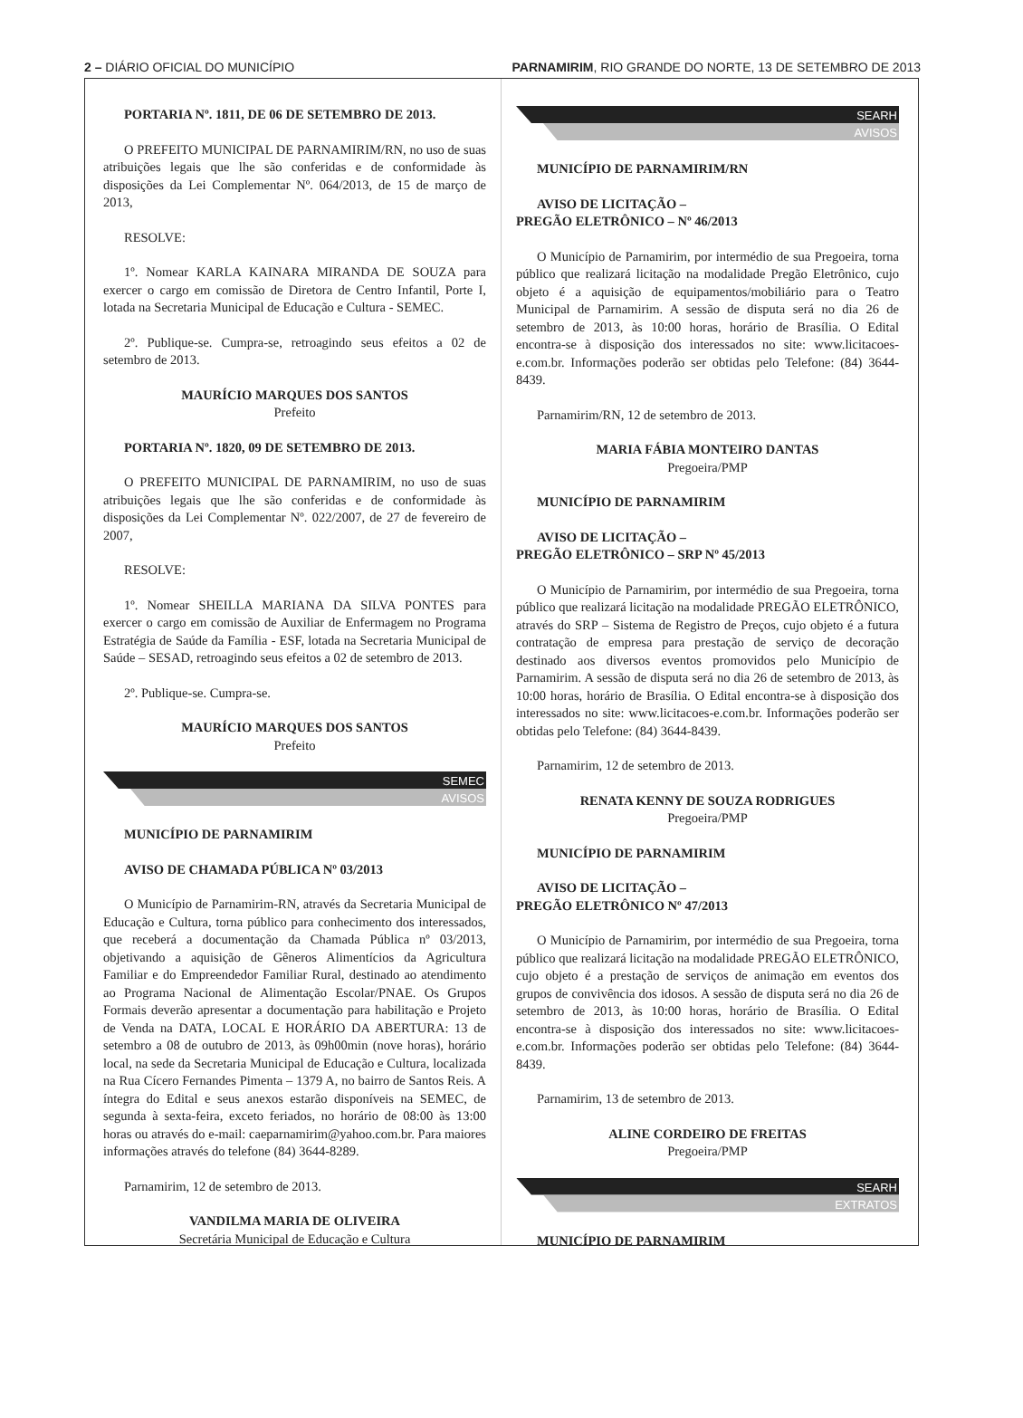2 – DIÁRIO OFICIAL DO MUNICÍPIO
PARNAMIRIM, RIO GRANDE DO NORTE, 13 DE SETEMBRO DE 2013
PORTARIA Nº. 1811, DE 06 DE SETEMBRO DE 2013.
O PREFEITO MUNICIPAL DE PARNAMIRIM/RN, no uso de suas atribuições legais que lhe são conferidas e de conformidade às disposições da Lei Complementar Nº. 064/2013, de 15 de março de 2013,
RESOLVE:
1º. Nomear KARLA KAINARA MIRANDA DE SOUZA para exercer o cargo em comissão de Diretora de Centro Infantil, Porte I, lotada na Secretaria Municipal de Educação e Cultura - SEMEC.
2º. Publique-se. Cumpra-se, retroagindo seus efeitos a 02 de setembro de 2013.
MAURÍCIO MARQUES DOS SANTOS
Prefeito
PORTARIA Nº. 1820, 09 DE SETEMBRO DE 2013.
O PREFEITO MUNICIPAL DE PARNAMIRIM, no uso de suas atribuições legais que lhe são conferidas e de conformidade às disposições da Lei Complementar Nº. 022/2007, de 27 de fevereiro de 2007,
RESOLVE:
1º. Nomear SHEILLA MARIANA DA SILVA PONTES para exercer o cargo em comissão de Auxiliar de Enfermagem no Programa Estratégia de Saúde da Família - ESF, lotada na Secretaria Municipal de Saúde – SESAD, retroagindo seus efeitos a 02 de setembro de 2013.
2º. Publique-se. Cumpra-se.
MAURÍCIO MARQUES DOS SANTOS
Prefeito
SEMEC
AVISOS
MUNICÍPIO DE PARNAMIRIM
AVISO DE CHAMADA PÚBLICA Nº 03/2013
O Município de Parnamirim-RN, através da Secretaria Municipal de Educação e Cultura, torna público para conhecimento dos interessados, que receberá a documentação da Chamada Pública nº 03/2013, objetivando a aquisição de Gêneros Alimentícios da Agricultura Familiar e do Empreendedor Familiar Rural, destinado ao atendimento ao Programa Nacional de Alimentação Escolar/PNAE. Os Grupos Formais deverão apresentar a documentação para habilitação e Projeto de Venda na DATA, LOCAL E HORÁRIO DA ABERTURA: 13 de setembro a 08 de outubro de 2013, às 09h00min (nove horas), horário local, na sede da Secretaria Municipal de Educação e Cultura, localizada na Rua Cícero Fernandes Pimenta – 1379 A, no bairro de Santos Reis. A íntegra do Edital e seus anexos estarão disponíveis na SEMEC, de segunda à sexta-feira, exceto feriados, no horário de 08:00 às 13:00 horas ou através do e-mail: caeparnamirim@yahoo.com.br. Para maiores informações através do telefone (84) 3644-8289.
Parnamirim, 12 de setembro de 2013.
VANDILMA MARIA DE OLIVEIRA
Secretária Municipal de Educação e Cultura
SEARH
AVISOS
MUNICÍPIO DE PARNAMIRIM/RN
AVISO DE LICITAÇÃO –
PREGÃO ELETRÔNICO – Nº 46/2013
O Município de Parnamirim, por intermédio de sua Pregoeira, torna público que realizará licitação na modalidade Pregão Eletrônico, cujo objeto é a aquisição de equipamentos/mobiliário para o Teatro Municipal de Parnamirim. A sessão de disputa será no dia 26 de setembro de 2013, às 10:00 horas, horário de Brasília. O Edital encontra-se à disposição dos interessados no site: www.licitacoes-e.com.br. Informações poderão ser obtidas pelo Telefone: (84) 3644-8439.
Parnamirim/RN, 12 de setembro de 2013.
MARIA FÁBIA MONTEIRO DANTAS
Pregoeira/PMP
MUNICÍPIO DE PARNAMIRIM
AVISO DE LICITAÇÃO –
PREGÃO ELETRÔNICO – SRP Nº 45/2013
O Município de Parnamirim, por intermédio de sua Pregoeira, torna público que realizará licitação na modalidade PREGÃO ELETRÔNICO, através do SRP – Sistema de Registro de Preços, cujo objeto é a futura contratação de empresa para prestação de serviço de decoração destinado aos diversos eventos promovidos pelo Município de Parnamirim. A sessão de disputa será no dia 26 de setembro de 2013, às 10:00 horas, horário de Brasília. O Edital encontra-se à disposição dos interessados no site: www.licitacoes-e.com.br. Informações poderão ser obtidas pelo Telefone: (84) 3644-8439.
Parnamirim, 12 de setembro de 2013.
RENATA KENNY DE SOUZA RODRIGUES
Pregoeira/PMP
MUNICÍPIO DE PARNAMIRIM
AVISO DE LICITAÇÃO –
PREGÃO ELETRÔNICO Nº 47/2013
O Município de Parnamirim, por intermédio de sua Pregoeira, torna público que realizará licitação na modalidade PREGÃO ELETRÔNICO, cujo objeto é a prestação de serviços de animação em eventos dos grupos de convivência dos idosos. A sessão de disputa será no dia 26 de setembro de 2013, às 10:00 horas, horário de Brasília. O Edital encontra-se à disposição dos interessados no site: www.licitacoes-e.com.br. Informações poderão ser obtidas pelo Telefone: (84) 3644-8439.
Parnamirim, 13 de setembro de 2013.
ALINE CORDEIRO DE FREITAS
Pregoeira/PMP
SEARH
EXTRATOS
MUNICÍPIO DE PARNAMIRIM